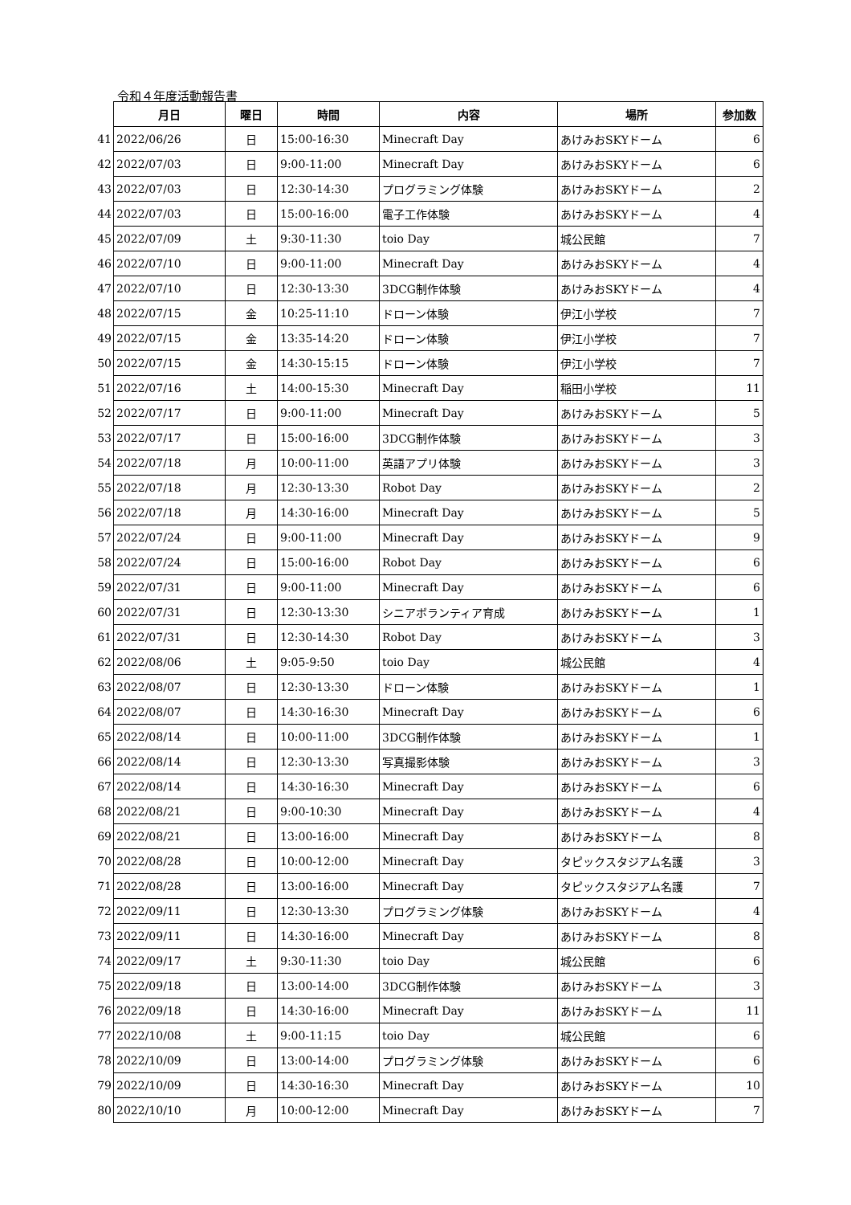令和４年度活動報告書
| | 月日 | 曜日 | 時間 | 内容 | 場所 | 参加数 |
| --- | --- | --- | --- | --- | --- | --- |
| 41 | 2022/06/26 | 日 | 15:00-16:30 | Minecraft Day | あけみおSKYドーム | 6 |
| 42 | 2022/07/03 | 日 | 9:00-11:00 | Minecraft Day | あけみおSKYドーム | 6 |
| 43 | 2022/07/03 | 日 | 12:30-14:30 | プログラミング体験 | あけみおSKYドーム | 2 |
| 44 | 2022/07/03 | 日 | 15:00-16:00 | 電子工作体験 | あけみおSKYドーム | 4 |
| 45 | 2022/07/09 | 土 | 9:30-11:30 | toio Day | 城公民館 | 7 |
| 46 | 2022/07/10 | 日 | 9:00-11:00 | Minecraft Day | あけみおSKYドーム | 4 |
| 47 | 2022/07/10 | 日 | 12:30-13:30 | 3DCG制作体験 | あけみおSKYドーム | 4 |
| 48 | 2022/07/15 | 金 | 10:25-11:10 | ドローン体験 | 伊江小学校 | 7 |
| 49 | 2022/07/15 | 金 | 13:35-14:20 | ドローン体験 | 伊江小学校 | 7 |
| 50 | 2022/07/15 | 金 | 14:30-15:15 | ドローン体験 | 伊江小学校 | 7 |
| 51 | 2022/07/16 | 土 | 14:00-15:30 | Minecraft Day | 稲田小学校 | 11 |
| 52 | 2022/07/17 | 日 | 9:00-11:00 | Minecraft Day | あけみおSKYドーム | 5 |
| 53 | 2022/07/17 | 日 | 15:00-16:00 | 3DCG制作体験 | あけみおSKYドーム | 3 |
| 54 | 2022/07/18 | 月 | 10:00-11:00 | 英語アプリ体験 | あけみおSKYドーム | 3 |
| 55 | 2022/07/18 | 月 | 12:30-13:30 | Robot Day | あけみおSKYドーム | 2 |
| 56 | 2022/07/18 | 月 | 14:30-16:00 | Minecraft Day | あけみおSKYドーム | 5 |
| 57 | 2022/07/24 | 日 | 9:00-11:00 | Minecraft Day | あけみおSKYドーム | 9 |
| 58 | 2022/07/24 | 日 | 15:00-16:00 | Robot Day | あけみおSKYドーム | 6 |
| 59 | 2022/07/31 | 日 | 9:00-11:00 | Minecraft Day | あけみおSKYドーム | 6 |
| 60 | 2022/07/31 | 日 | 12:30-13:30 | シニアボランティア育成 | あけみおSKYドーム | 1 |
| 61 | 2022/07/31 | 日 | 12:30-14:30 | Robot Day | あけみおSKYドーム | 3 |
| 62 | 2022/08/06 | 土 | 9:05-9:50 | toio Day | 城公民館 | 4 |
| 63 | 2022/08/07 | 日 | 12:30-13:30 | ドローン体験 | あけみおSKYドーム | 1 |
| 64 | 2022/08/07 | 日 | 14:30-16:30 | Minecraft Day | あけみおSKYドーム | 6 |
| 65 | 2022/08/14 | 日 | 10:00-11:00 | 3DCG制作体験 | あけみおSKYドーム | 1 |
| 66 | 2022/08/14 | 日 | 12:30-13:30 | 写真撮影体験 | あけみおSKYドーム | 3 |
| 67 | 2022/08/14 | 日 | 14:30-16:30 | Minecraft Day | あけみおSKYドーム | 6 |
| 68 | 2022/08/21 | 日 | 9:00-10:30 | Minecraft Day | あけみおSKYドーム | 4 |
| 69 | 2022/08/21 | 日 | 13:00-16:00 | Minecraft Day | あけみおSKYドーム | 8 |
| 70 | 2022/08/28 | 日 | 10:00-12:00 | Minecraft Day | タピックスタジアム名護 | 3 |
| 71 | 2022/08/28 | 日 | 13:00-16:00 | Minecraft Day | タピックスタジアム名護 | 7 |
| 72 | 2022/09/11 | 日 | 12:30-13:30 | プログラミング体験 | あけみおSKYドーム | 4 |
| 73 | 2022/09/11 | 日 | 14:30-16:00 | Minecraft Day | あけみおSKYドーム | 8 |
| 74 | 2022/09/17 | 土 | 9:30-11:30 | toio Day | 城公民館 | 6 |
| 75 | 2022/09/18 | 日 | 13:00-14:00 | 3DCG制作体験 | あけみおSKYドーム | 3 |
| 76 | 2022/09/18 | 日 | 14:30-16:00 | Minecraft Day | あけみおSKYドーム | 11 |
| 77 | 2022/10/08 | 土 | 9:00-11:15 | toio Day | 城公民館 | 6 |
| 78 | 2022/10/09 | 日 | 13:00-14:00 | プログラミング体験 | あけみおSKYドーム | 6 |
| 79 | 2022/10/09 | 日 | 14:30-16:30 | Minecraft Day | あけみおSKYドーム | 10 |
| 80 | 2022/10/10 | 月 | 10:00-12:00 | Minecraft Day | あけみおSKYドーム | 7 |